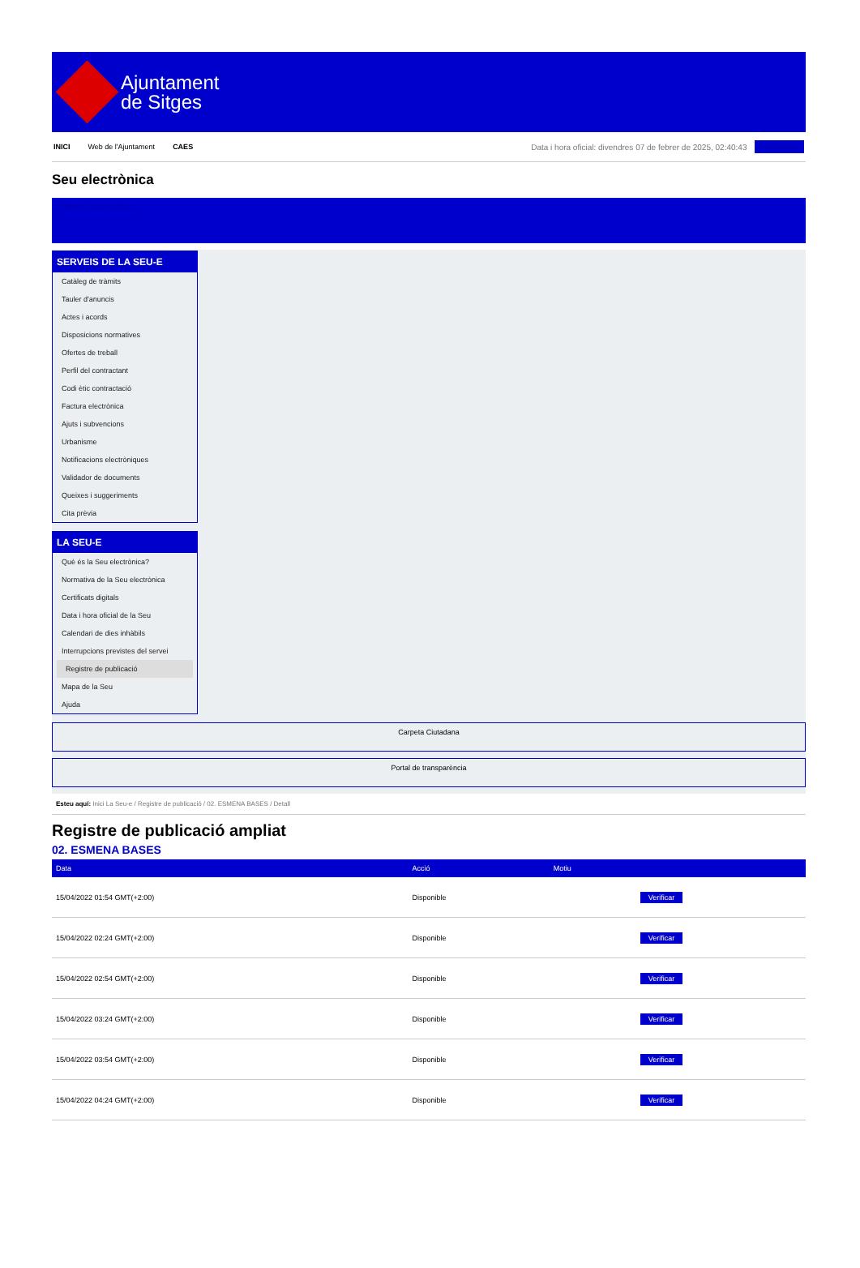Ajuntament
de Sitges
INICI Web de l'Ajuntament CAES Data i hora oficial: divendres 07 de febrer de 2025, 02:40:43 Sincronitza
Seu electrònica
Obtenir còpia autèntica
SERVEIS DE LA SEU-E
Catàleg de tràmits
Tauler d'anuncis
Actes i acords
Disposicions normatives
Ofertes de treball
Perfil del contractant
Codi ètic contractació
Factura electrònica
Ajuts i subvencions
Urbanisme
Notificacions electròniques
Validador de documents
Queixes i suggeriments
Cita prèvia
LA SEU-E
Què és la Seu electrònica?
Normativa de la Seu electrònica
Certificats digitals
Data i hora oficial de la Seu
Calendari de dies inhàbils
Interrupcions previstes del servei
Registre de publicació
Mapa de la Seu
Ajuda
Carpeta Ciutadana
Portal de transparència
Esteu aquí: Inici La Seu-e / Registre de publicació / 02. ESMENA BASES / Detall
Registre de publicació ampliat
02. ESMENA BASES
| Data | Acció | Motiu | |
| --- | --- | --- | --- |
| 15/04/2022 01:54 GMT(+2:00) | Disponible | | Verificar |
| 15/04/2022 02:24 GMT(+2:00) | Disponible | | Verificar |
| 15/04/2022 02:54 GMT(+2:00) | Disponible | | Verificar |
| 15/04/2022 03:24 GMT(+2:00) | Disponible | | Verificar |
| 15/04/2022 03:54 GMT(+2:00) | Disponible | | Verificar |
| 15/04/2022 04:24 GMT(+2:00) | Disponible | | Verificar |